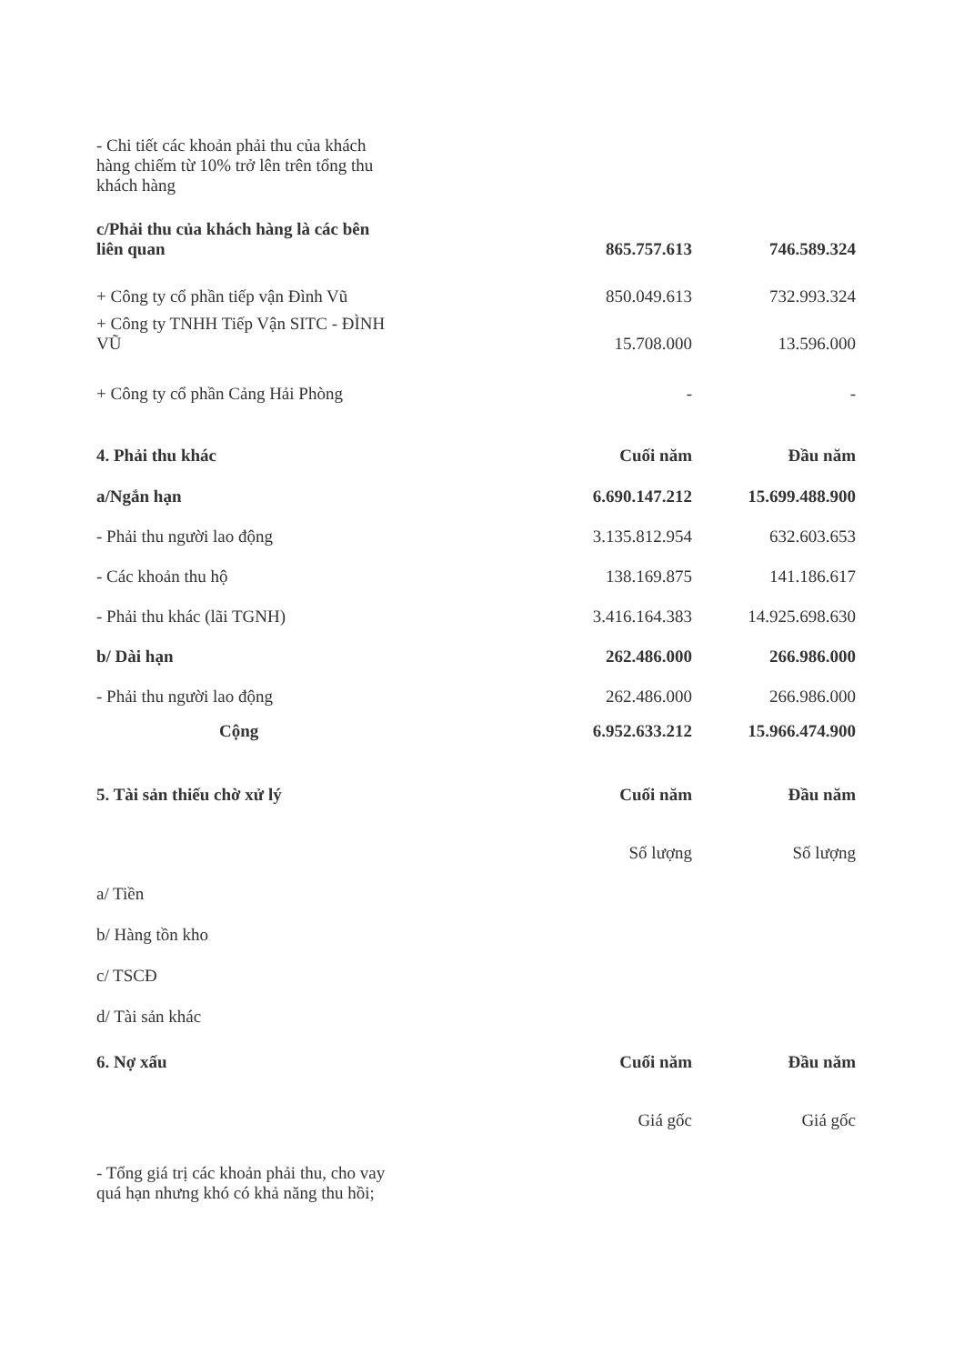| - Chi tiết các khoản phải thu của khách hàng chiếm từ 10% trở lên trên tổng thu khách hàng | | | |
| c/Phải thu của khách hàng là các bên liên quan | | 865.757.613 | 746.589.324 |
| + Công ty cổ phần tiếp vận Đình Vũ | | 850.049.613 | 732.993.324 |
| + Công ty TNHH Tiếp Vận SITC - ĐÌNH VŨ | | 15.708.000 | 13.596.000 |
| + Công ty cổ phần Cảng Hải Phòng | | - | - |
| 4. Phải thu khác | | Cuối năm | Đầu năm |
| a/Ngắn hạn | | 6.690.147.212 | 15.699.488.900 |
| - Phải thu người lao động | | 3.135.812.954 | 632.603.653 |
| - Các khoản thu hộ | | 138.169.875 | 141.186.617 |
| - Phải thu khác (lãi TGNH) | | 3.416.164.383 | 14.925.698.630 |
| b/ Dài hạn | | 262.486.000 | 266.986.000 |
| - Phải thu người lao động | | 262.486.000 | 266.986.000 |
| Cộng | | 6.952.633.212 | 15.966.474.900 |
| 5. Tài sản thiếu chờ xử lý | | Cuối năm | Đầu năm |
| | | Số lượng | Số lượng |
| a/ Tiền | | | |
| b/ Hàng tồn kho | | | |
| c/ TSCĐ | | | |
| d/ Tài sản khác | | | |
| 6. Nợ xấu | | Cuối năm | Đầu năm |
| | | Giá gốc | Giá gốc |
| - Tổng giá trị các khoản phải thu, cho vay quá hạn nhưng khó có khả năng thu hồi; | | | |